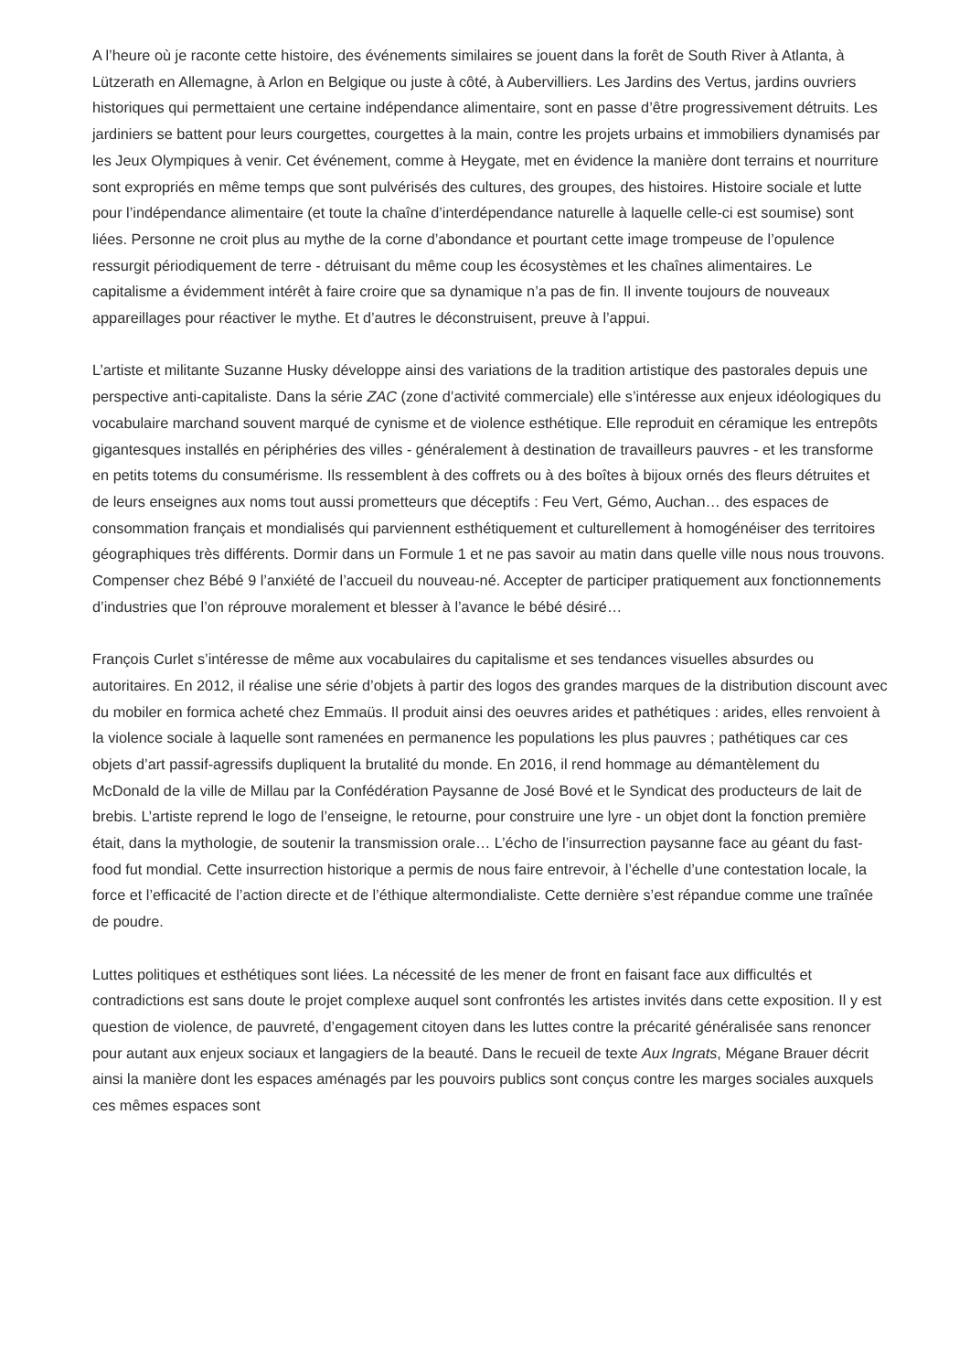A l’heure où je raconte cette histoire, des événements similaires se jouent dans la forêt de South River à Atlanta, à Lützerath en Allemagne, à Arlon en Belgique ou juste à côté, à Aubervilliers. Les Jardins des Vertus, jardins ouvriers historiques qui permettaient une certaine indépendance alimentaire, sont en passe d’être progressivement détruits. Les jardiniers se battent pour leurs courgettes, courgettes à la main, contre les projets urbains et immobiliers dynamisés par les Jeux Olympiques à venir. Cet événement, comme à Heygate, met en évidence la manière dont terrains et nourriture sont expropriés en même temps que sont pulvérisés des cultures, des groupes, des histoires. Histoire sociale et lutte pour l’indépendance alimentaire (et toute la chaîne d’interdépendance naturelle à laquelle celle-ci est soumise) sont liées. Personne ne croit plus au mythe de la corne d’abondance et pourtant cette image trompeuse de l’opulence ressurgit périodiquement de terre - détruisant du même coup les écosystèmes et les chaînes alimentaires. Le capitalisme a évidemment intérêt à faire croire que sa dynamique n’a pas de fin. Il invente toujours de nouveaux appareillages pour réactiver le mythe. Et d’autres le déconstruisent, preuve à l’appui.
L’artiste et militante Suzanne Husky développe ainsi des variations de la tradition artistique des pastorales depuis une perspective anti-capitaliste. Dans la série ZAC (zone d’activité commerciale) elle s’intéresse aux enjeux idéologiques du vocabulaire marchand souvent marqué de cynisme et de violence esthétique. Elle reproduit en céramique les entrepôts gigantesques installés en périphéries des villes - généralement à destination de travailleurs pauvres - et les transforme en petits totems du consumérisme. Ils ressemblent à des coffrets ou à des boîtes à bijoux ornés des fleurs détruites et de leurs enseignes aux noms tout aussi prometteurs que déceptifs : Feu Vert, Gémo, Auchan… des espaces de consommation français et mondialisés qui parviennent esthétiquement et culturellement à homogénéiser des territoires géographiques très différents. Dormir dans un Formule 1 et ne pas savoir au matin dans quelle ville nous nous trouvons. Compenser chez Bébé 9 l’anxiété de l’accueil du nouveau-né. Accepter de participer pratiquement aux fonctionnements d’industries que l’on réprouve moralement et blesser à l’avance le bébé désiré…
François Curlet s’intéresse de même aux vocabulaires du capitalisme et ses tendances visuelles absurdes ou autoritaires. En 2012, il réalise une série d’objets à partir des logos des grandes marques de la distribution discount avec du mobiler en formica acheté chez Emmaüs. Il produit ainsi des oeuvres arides et pathétiques : arides, elles renvoient à la violence sociale à laquelle sont ramenées en permanence les populations les plus pauvres ; pathétiques car ces objets d’art passif-agressifs dupliquent la brutalité du monde. En 2016, il rend hommage au démantèlement du McDonald de la ville de Millau par la Confédération Paysanne de José Bové et le Syndicat des producteurs de lait de brebis. L’artiste reprend le logo de l’enseigne, le retourne, pour construire une lyre - un objet dont la fonction première était, dans la mythologie, de soutenir la transmission orale… L’écho de l’insurrection paysanne face au géant du fast-food fut mondial. Cette insurrection historique a permis de nous faire entrevoir, à l’échelle d’une contestation locale, la force et l’efficacité de l’action directe et de l’éthique altermondialiste. Cette dernière s’est répandue comme une traînée de poudre.
Luttes politiques et esthétiques sont liées. La nécessité de les mener de front en faisant face aux difficultés et contradictions est sans doute le projet complexe auquel sont confrontés les artistes invités dans cette exposition. Il y est question de violence, de pauvreté, d’engagement citoyen dans les luttes contre la précarité généralisée sans renoncer pour autant aux enjeux sociaux et langagiers de la beauté. Dans le recueil de texte Aux Ingrats, Mégane Brauer décrit ainsi la manière dont les espaces aménagés par les pouvoirs publics sont conçus contre les marges sociales auxquels ces mêmes espaces sont